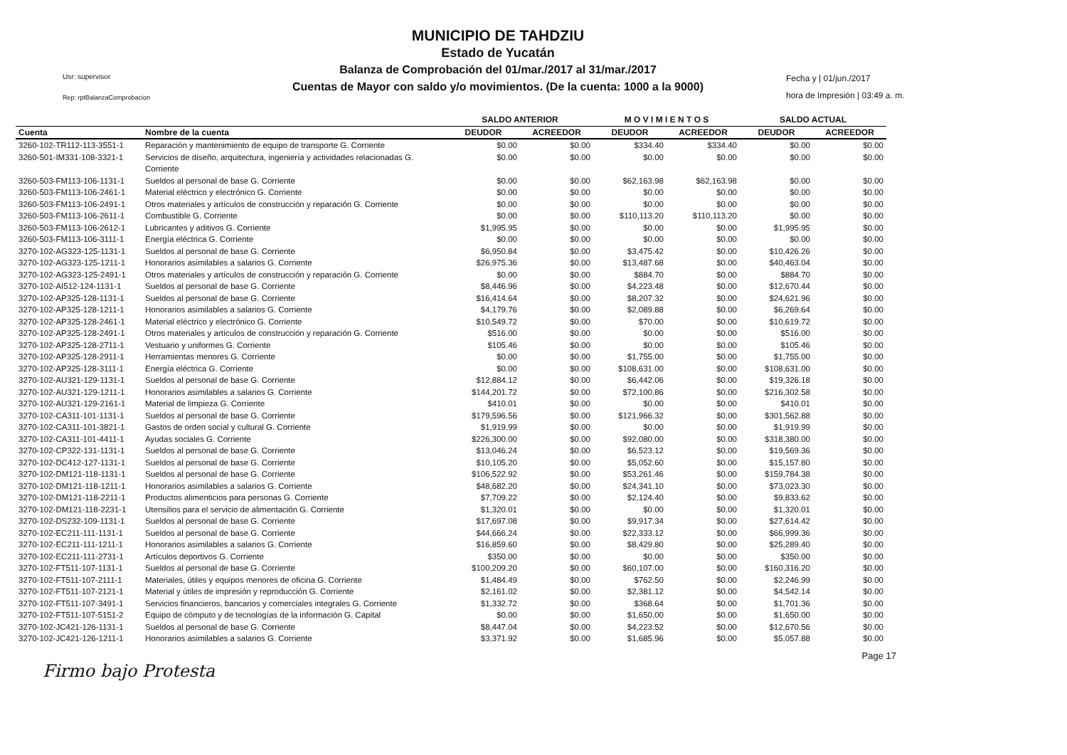MUNICIPIO DE TAHDZIU
Estado de Yucatán
Balanza de Comprobación del 01/mar./2017 al 31/mar./2017
Cuentas de Mayor con saldo y/o movimientos. (De la cuenta: 1000 a la 9000)
Usr: supervisor
Rep: rptBalanzaComprobacion
Fecha y | 01/jun./2017
hora de Impresión | 03:49 a. m.
| | | SALDO ANTERIOR | | M O V I M I E N T O S | | SALDO ACTUAL | |
| --- | --- | --- | --- | --- | --- | --- | --- |
| Cuenta | Nombre de la cuenta | DEUDOR | ACREEDOR | DEUDOR | ACREEDOR | DEUDOR | ACREEDOR |
| 3260-102-TR112-113-3551-1 | Reparación y mantenimiento de equipo de transporte G. Corriente | $0.00 | $0.00 | $334.40 | $334.40 | $0.00 | $0.00 |
| 3260-501-IM331-108-3321-1 | Servicios de diseño, arquitectura, ingeniería y actividades relacionadas G. Corriente | $0.00 | $0.00 | $0.00 | $0.00 | $0.00 | $0.00 |
| 3260-503-FM113-106-1131-1 | Sueldos al personal de base G. Corriente | $0.00 | $0.00 | $62,163.98 | $62,163.98 | $0.00 | $0.00 |
| 3260-503-FM113-106-2461-1 | Material eléctrico y electrónico G. Corriente | $0.00 | $0.00 | $0.00 | $0.00 | $0.00 | $0.00 |
| 3260-503-FM113-106-2491-1 | Otros materiales y artículos de construcción y reparación G. Corriente | $0.00 | $0.00 | $0.00 | $0.00 | $0.00 | $0.00 |
| 3260-503-FM113-106-2611-1 | Combustible G. Corriente | $0.00 | $0.00 | $110,113.20 | $110,113.20 | $0.00 | $0.00 |
| 3260-503-FM113-106-2612-1 | Lubricantes y aditivos G. Corriente | $1,995.95 | $0.00 | $0.00 | $0.00 | $1,995.95 | $0.00 |
| 3260-503-FM113-106-3111-1 | Energía eléctrica G. Corriente | $0.00 | $0.00 | $0.00 | $0.00 | $0.00 | $0.00 |
| 3270-102-AG323-125-1131-1 | Sueldos al personal de base G. Corriente | $6,950.84 | $0.00 | $3,475.42 | $0.00 | $10,426.26 | $0.00 |
| 3270-102-AG323-125-1211-1 | Honorarios asimilables a salarios G. Corriente | $26,975.36 | $0.00 | $13,487.68 | $0.00 | $40,463.04 | $0.00 |
| 3270-102-AG323-125-2491-1 | Otros materiales y artículos de construcción y reparación G. Corriente | $0.00 | $0.00 | $884.70 | $0.00 | $884.70 | $0.00 |
| 3270-102-AI512-124-1131-1 | Sueldos al personal de base G. Corriente | $8,446.96 | $0.00 | $4,223.48 | $0.00 | $12,670.44 | $0.00 |
| 3270-102-AP325-128-1131-1 | Sueldos al personal de base G. Corriente | $16,414.64 | $0.00 | $8,207.32 | $0.00 | $24,621.96 | $0.00 |
| 3270-102-AP325-128-1211-1 | Honorarios asimilables a salarios G. Corriente | $4,179.76 | $0.00 | $2,089.88 | $0.00 | $6,269.64 | $0.00 |
| 3270-102-AP325-128-2461-1 | Material eléctrico y electrónico G. Corriente | $10,549.72 | $0.00 | $70.00 | $0.00 | $10,619.72 | $0.00 |
| 3270-102-AP325-128-2491-1 | Otros materiales y artículos de construcción y reparación G. Corriente | $516.00 | $0.00 | $0.00 | $0.00 | $516.00 | $0.00 |
| 3270-102-AP325-128-2711-1 | Vestuario y uniformes G. Corriente | $105.46 | $0.00 | $0.00 | $0.00 | $105.46 | $0.00 |
| 3270-102-AP325-128-2911-1 | Herramientas menores G. Corriente | $0.00 | $0.00 | $1,755.00 | $0.00 | $1,755.00 | $0.00 |
| 3270-102-AP325-128-3111-1 | Energía eléctrica G. Corriente | $0.00 | $0.00 | $108,631.00 | $0.00 | $108,631.00 | $0.00 |
| 3270-102-AU321-129-1131-1 | Sueldos al personal de base G. Corriente | $12,884.12 | $0.00 | $6,442.06 | $0.00 | $19,326.18 | $0.00 |
| 3270-102-AU321-129-1211-1 | Honorarios asimilables a salarios G. Corriente | $144,201.72 | $0.00 | $72,100.86 | $0.00 | $216,302.58 | $0.00 |
| 3270-102-AU321-129-2161-1 | Material de limpieza G. Corriente | $410.01 | $0.00 | $0.00 | $0.00 | $410.01 | $0.00 |
| 3270-102-CA311-101-1131-1 | Sueldos al personal de base G. Corriente | $179,596.56 | $0.00 | $121,966.32 | $0.00 | $301,562.88 | $0.00 |
| 3270-102-CA311-101-3821-1 | Gastos de orden social y cultural G. Corriente | $1,919.99 | $0.00 | $0.00 | $0.00 | $1,919.99 | $0.00 |
| 3270-102-CA311-101-4411-1 | Ayudas sociales G. Corriente | $226,300.00 | $0.00 | $92,080.00 | $0.00 | $318,380.00 | $0.00 |
| 3270-102-CP322-131-1131-1 | Sueldos al personal de base G. Corriente | $13,046.24 | $0.00 | $6,523.12 | $0.00 | $19,569.36 | $0.00 |
| 3270-102-DC412-127-1131-1 | Sueldos al personal de base G. Corriente | $10,105.20 | $0.00 | $5,052.60 | $0.00 | $15,157.80 | $0.00 |
| 3270-102-DM121-118-1131-1 | Sueldos al personal de base G. Corriente | $106,522.92 | $0.00 | $53,261.46 | $0.00 | $159,784.38 | $0.00 |
| 3270-102-DM121-118-1211-1 | Honorarios asimilables a salarios G. Corriente | $48,682.20 | $0.00 | $24,341.10 | $0.00 | $73,023.30 | $0.00 |
| 3270-102-DM121-118-2211-1 | Productos alimenticios para personas G. Corriente | $7,709.22 | $0.00 | $2,124.40 | $0.00 | $9,833.62 | $0.00 |
| 3270-102-DM121-118-2231-1 | Utensilios para el servicio de alimentación G. Corriente | $1,320.01 | $0.00 | $0.00 | $0.00 | $1,320.01 | $0.00 |
| 3270-102-DS232-109-1131-1 | Sueldos al personal de base G. Corriente | $17,697.08 | $0.00 | $9,917.34 | $0.00 | $27,614.42 | $0.00 |
| 3270-102-EC211-111-1131-1 | Sueldos al personal de base G. Corriente | $44,666.24 | $0.00 | $22,333.12 | $0.00 | $66,999.36 | $0.00 |
| 3270-102-EC211-111-1211-1 | Honorarios asimilables a salarios G. Corriente | $16,859.60 | $0.00 | $8,429.80 | $0.00 | $25,289.40 | $0.00 |
| 3270-102-EC211-111-2731-1 | Artículos deportivos G. Corriente | $350.00 | $0.00 | $0.00 | $0.00 | $350.00 | $0.00 |
| 3270-102-FT511-107-1131-1 | Sueldos al personal de base G. Corriente | $100,209.20 | $0.00 | $60,107.00 | $0.00 | $160,316.20 | $0.00 |
| 3270-102-FT511-107-2111-1 | Materiales, útiles y equipos menores de oficina G. Corriente | $1,484.49 | $0.00 | $762.50 | $0.00 | $2,246.99 | $0.00 |
| 3270-102-FT511-107-2121-1 | Material y útiles de impresión y reproducción G. Corriente | $2,161.02 | $0.00 | $2,381.12 | $0.00 | $4,542.14 | $0.00 |
| 3270-102-FT511-107-3491-1 | Servicios financieros, bancarios y comerciales integrales G. Corriente | $1,332.72 | $0.00 | $368.64 | $0.00 | $1,701.36 | $0.00 |
| 3270-102-FT511-107-5151-2 | Equipo de cómputo y de tecnologías de la información G. Capital | $0.00 | $0.00 | $1,650.00 | $0.00 | $1,650.00 | $0.00 |
| 3270-102-JC421-126-1131-1 | Sueldos al personal de base G. Corriente | $8,447.04 | $0.00 | $4,223.52 | $0.00 | $12,670.56 | $0.00 |
| 3270-102-JC421-126-1211-1 | Honorarios asimilables a salarios G. Corriente | $3,371.92 | $0.00 | $1,685.96 | $0.00 | $5,057.88 | $0.00 |
Page 17
Firmo bajo Protesta